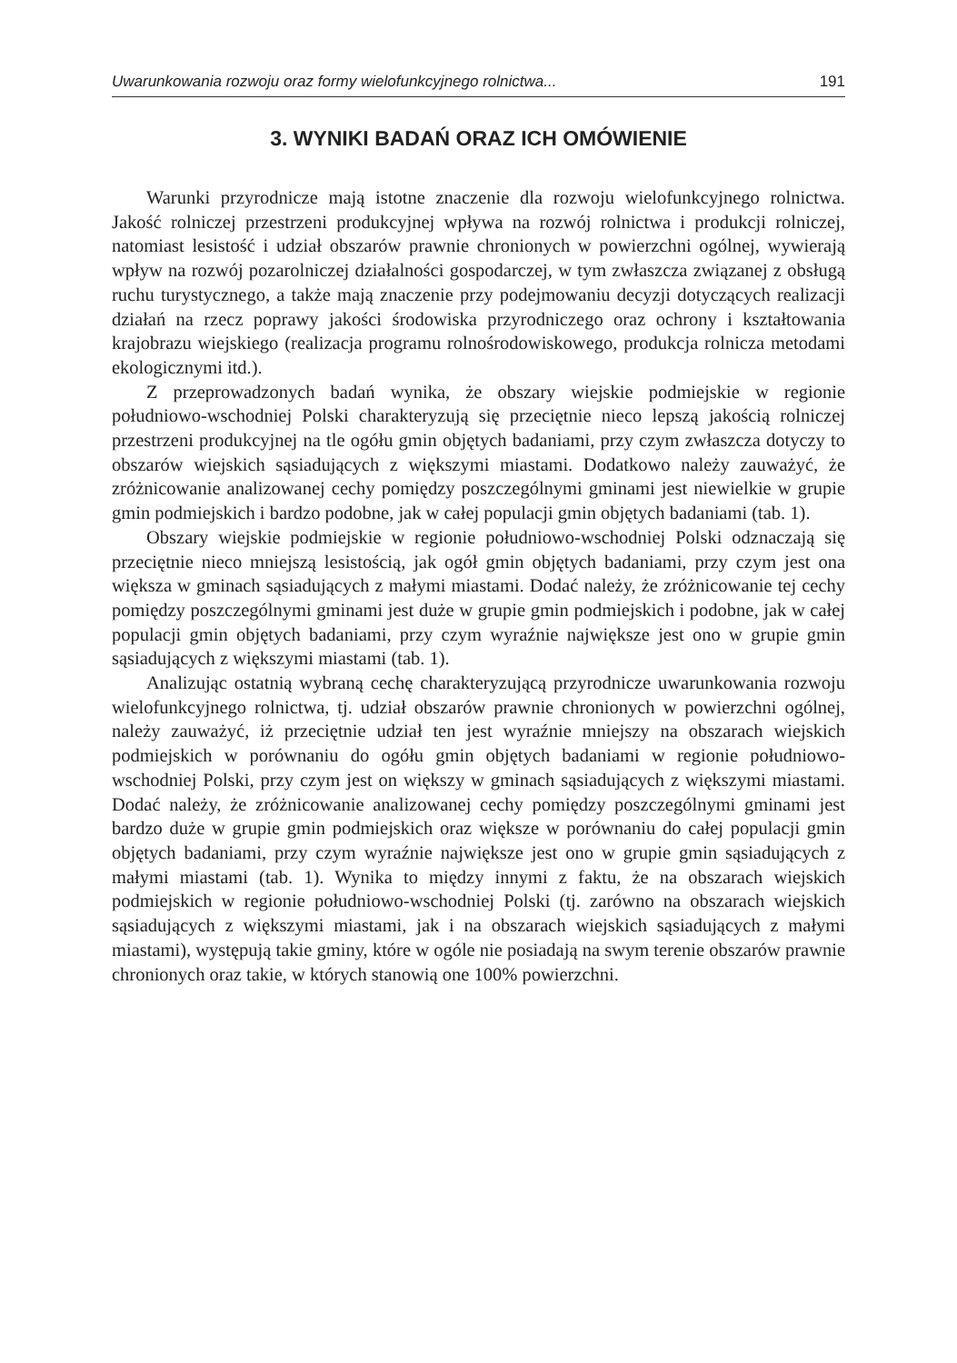Uwarunkowania rozwoju oraz formy wielofunkcyjnego rolnictwa... 191
3. WYNIKI BADAŃ ORAZ ICH OMÓWIENIE
Warunki przyrodnicze mają istotne znaczenie dla rozwoju wielofunkcyjnego rolnictwa. Jakość rolniczej przestrzeni produkcyjnej wpływa na rozwój rolnictwa i produkcji rolniczej, natomiast lesistość i udział obszarów prawnie chronionych w powierzchni ogólnej, wywierają wpływ na rozwój pozarolniczej działalności gospodarczej, w tym zwłaszcza związanej z obsługą ruchu turystycznego, a także mają znaczenie przy podejmowaniu decyzji dotyczących realizacji działań na rzecz poprawy jakości środowiska przyrodniczego oraz ochrony i kształtowania krajobrazu wiejskiego (realizacja programu rolnośrodowiskowego, produkcja rolnicza metodami ekologicznymi itd.).
Z przeprowadzonych badań wynika, że obszary wiejskie podmiejskie w regionie południowo-wschodniej Polski charakteryzują się przeciętnie nieco lepszą jakością rolniczej przestrzeni produkcyjnej na tle ogółu gmin objętych badaniami, przy czym zwłaszcza dotyczy to obszarów wiejskich sąsiadujących z większymi miastami. Dodatkowo należy zauważyć, że zróżnicowanie analizowanej cechy pomiędzy poszczególnymi gminami jest niewielkie w grupie gmin podmiejskich i bardzo podobne, jak w całej populacji gmin objętych badaniami (tab. 1).
Obszary wiejskie podmiejskie w regionie południowo-wschodniej Polski odznaczają się przeciętnie nieco mniejszą lesistością, jak ogół gmin objętych badaniami, przy czym jest ona większa w gminach sąsiadujących z małymi miastami. Dodać należy, że zróżnicowanie tej cechy pomiędzy poszczególnymi gminami jest duże w grupie gmin podmiejskich i podobne, jak w całej populacji gmin objętych badaniami, przy czym wyraźnie największe jest ono w grupie gmin sąsiadujących z większymi miastami (tab. 1).
Analizując ostatnią wybraną cechę charakteryzującą przyrodnicze uwarunkowania rozwoju wielofunkcyjnego rolnictwa, tj. udział obszarów prawnie chronionych w powierzchni ogólnej, należy zauważyć, iż przeciętnie udział ten jest wyraźnie mniejszy na obszarach wiejskich podmiejskich w porównaniu do ogółu gmin objętych badaniami w regionie południowo-wschodniej Polski, przy czym jest on większy w gminach sąsiadujących z większymi miastami. Dodać należy, że zróżnicowanie analizowanej cechy pomiędzy poszczególnymi gminami jest bardzo duże w grupie gmin podmiejskich oraz większe w porównaniu do całej populacji gmin objętych badaniami, przy czym wyraźnie największe jest ono w grupie gmin sąsiadujących z małymi miastami (tab. 1). Wynika to między innymi z faktu, że na obszarach wiejskich podmiejskich w regionie południowo-wschodniej Polski (tj. zarówno na obszarach wiejskich sąsiadujących z większymi miastami, jak i na obszarach wiejskich sąsiadujących z małymi miastami), występują takie gminy, które w ogóle nie posiadają na swym terenie obszarów prawnie chronionych oraz takie, w których stanowią one 100% powierzchni.